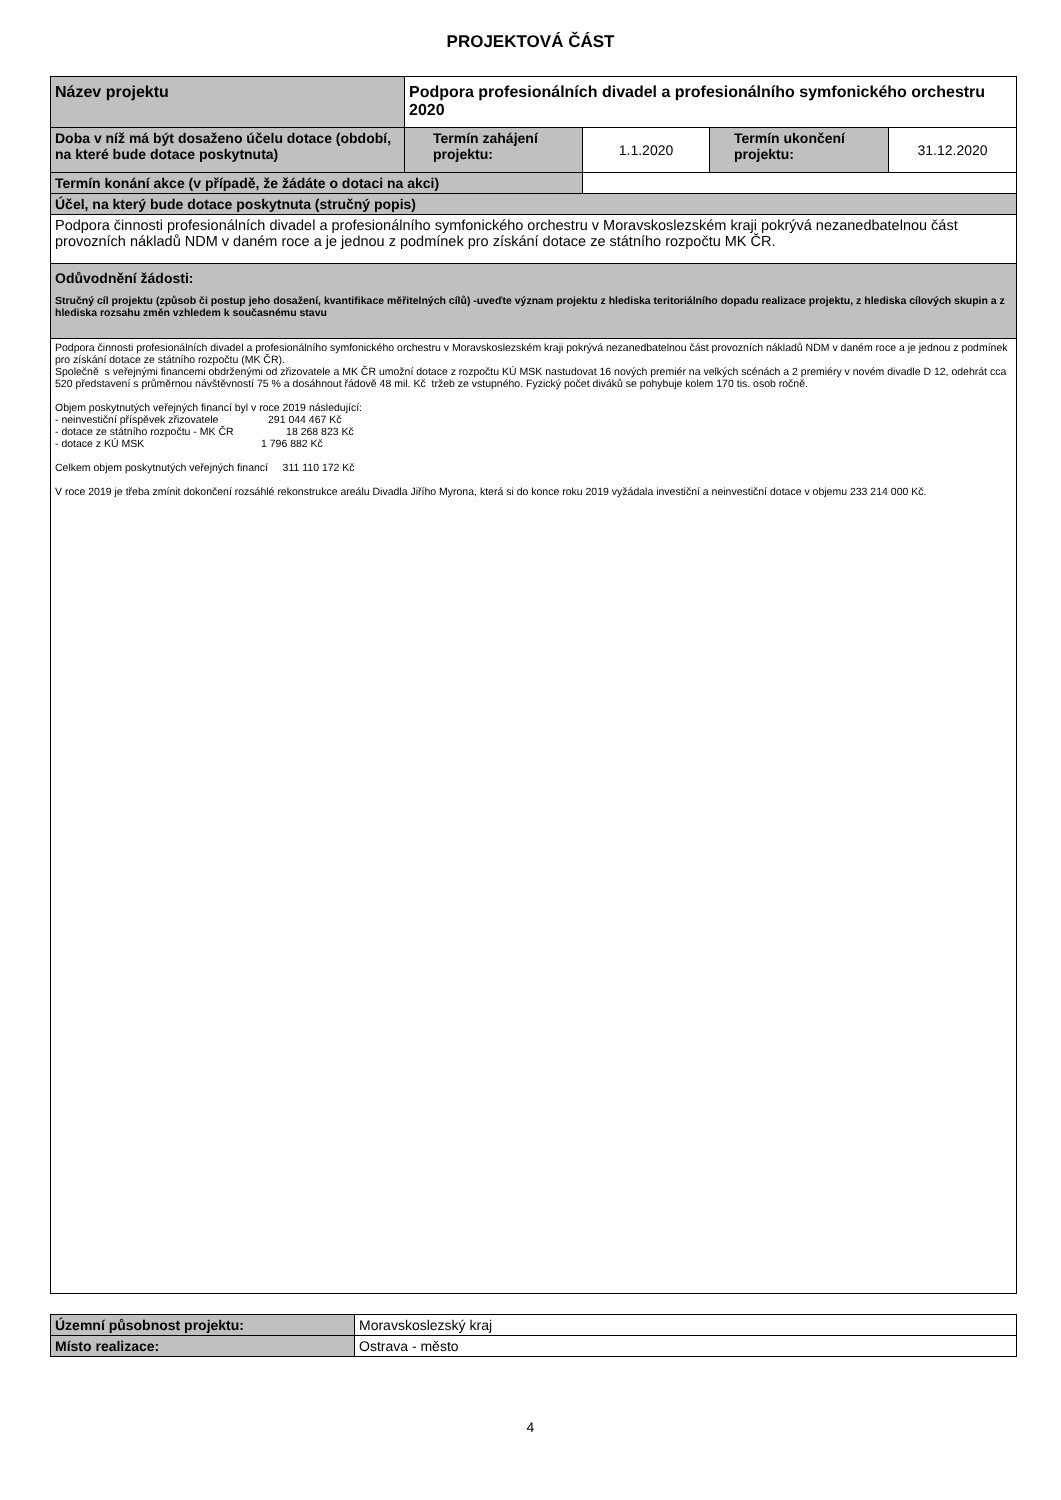PROJEKTOVÁ ČÁST
| Název projektu | Podpora profesionálních divadel a profesionálního symfonického orchestru 2020 | | | |
| Doba v níž má být dosaženo účelu dotace (období, na které bude dotace poskytnuta) | Termín zahájení projektu: | 1.1.2020 | Termín ukončení projektu: | 31.12.2020 |
| Termín konání akce (v případě, že žádáte o dotaci na akci) | | | | |
| Účel, na který bude dotace poskytnuta (stručný popis) | | | | |
| Podpora činnosti profesionálních divadel a profesionálního symfonického orchestru v Moravskoslezském kraji pokrývá nezanedbatelnou část provozních nákladů NDM v daném roce a je jednou z podmínek pro získání dotace ze státního rozpočtu MK ČR. | | | | |
| Odůvodnění žádosti: Stručný cíl projektu (způsob či postup jeho dosažení, kvantifikace měřitelných cílů) -uveďte význam projektu z hlediska teritoriálního dopadu realizace projektu, z hlediska cílových skupin a z hlediska rozsahu změn vzhledem k současnému stavu | | | | |
| Podpora činnosti profesionálních divadel a profesionálního symfonického orchestru v Moravskoslezském kraji pokrývá nezanedbatelnou část provozních nákladů NDM v daném roce a je jednou z podmínek pro získání dotace ze státního rozpočtu (MK ČR). Společně s veřejnými financemi obdrženými od zřizovatele a MK ČR umožní dotace z rozpočtu KÚ MSK nastudovat 16 nových premiér na velkých scénách a 2 premiéry v novém divadle D 12, odehrát cca 520 představení s průměrnou návštěvností 75 % a dosáhnout řádově 48 mil. Kč tržeb ze vstupného. Fyzický počet diváků se pohybuje kolem 170 tis. osob ročně. Objem poskytnutých veřejných financí byl v roce 2019 následující: - neinvestiční příspěvek zřizovatele 291 044 467 Kč - dotace ze státního rozpočtu - MK ČR 18 268 823 Kč - dotace z KÚ MSK 1 796 882 Kč Celkem objem poskytnutých veřejných financí 311 110 172 Kč V roce 2019 je třeba zmínit dokončení rozsáhlé rekonstrukce areálu Divadla Jiřího Myrona, která si do konce roku 2019 vyžádala investiční a neinvestiční dotace v objemu 233 214 000 Kč. | | | | |
| Územní působnost projektu: | Moravskoslezský kraj |
| Místo realizace: | Ostrava - město |
4